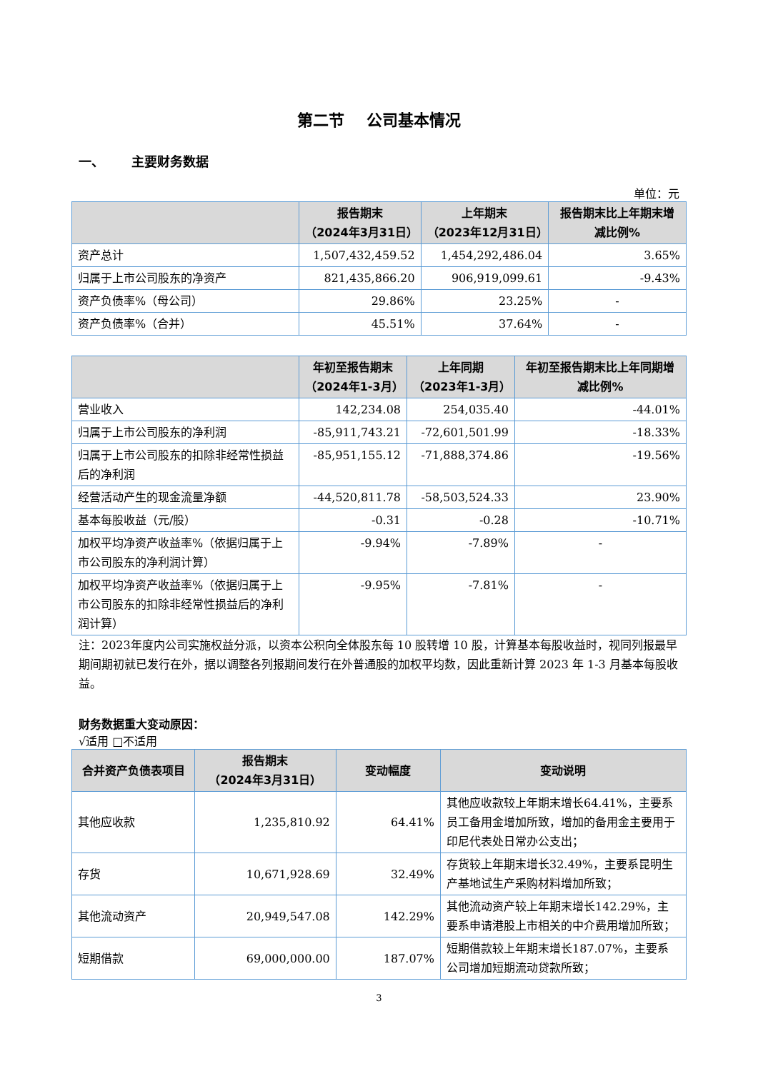第二节 公司基本情况
一、 主要财务数据
单位：元
| | 报告期末 （2024年3月31日） | 上年期末 （2023年12月31日） | 报告期末比上年期末增减比例% |
| --- | --- | --- | --- |
| 资产总计 | 1,507,432,459.52 | 1,454,292,486.04 | 3.65% |
| 归属于上市公司股东的净资产 | 821,435,866.20 | 906,919,099.61 | -9.43% |
| 资产负债率%（母公司） | 29.86% | 23.25% | - |
| 资产负债率%（合并） | 45.51% | 37.64% | - |
| | 年初至报告期末 （2024年1-3月） | 上年同期 （2023年1-3月） | 年初至报告期末比上年同期增减比例% |
| --- | --- | --- | --- |
| 营业收入 | 142,234.08 | 254,035.40 | -44.01% |
| 归属于上市公司股东的净利润 | -85,911,743.21 | -72,601,501.99 | -18.33% |
| 归属于上市公司股东的扣除非经常性损益后的净利润 | -85,951,155.12 | -71,888,374.86 | -19.56% |
| 经营活动产生的现金流量净额 | -44,520,811.78 | -58,503,524.33 | 23.90% |
| 基本每股收益（元/股） | -0.31 | -0.28 | -10.71% |
| 加权平均净资产收益率%（依据归属于上市公司股东的净利润计算） | -9.94% | -7.89% | - |
| 加权平均净资产收益率%（依据归属于上市公司股东的扣除非经常性损益后的净利润计算） | -9.95% | -7.81% | - |
注：2023年度内公司实施权益分派，以资本公积向全体股东每 10 股转增 10 股，计算基本每股收益时，视同列报最早期间期初就已发行在外，据以调整各列报期间发行在外普通股的加权平均数，因此重新计算 2023 年 1-3 月基本每股收益。
财务数据重大变动原因：
√适用 □不适用
| 合并资产负债表项目 | 报告期末 （2024年3月31日） | 变动幅度 | 变动说明 |
| --- | --- | --- | --- |
| 其他应收款 | 1,235,810.92 | 64.41% | 其他应收款较上年期末增长64.41%，主要系员工备用金增加所致，增加的备用金主要用于印尼代表处日常办公支出； |
| 存货 | 10,671,928.69 | 32.49% | 存货较上年期末增长32.49%，主要系昆明生产基地试生产采购材料增加所致； |
| 其他流动资产 | 20,949,547.08 | 142.29% | 其他流动资产较上年期末增长142.29%，主要系申请港股上市相关的中介费用增加所致； |
| 短期借款 | 69,000,000.00 | 187.07% | 短期借款较上年期末增长187.07%，主要系公司增加短期流动贷款所致； |
3